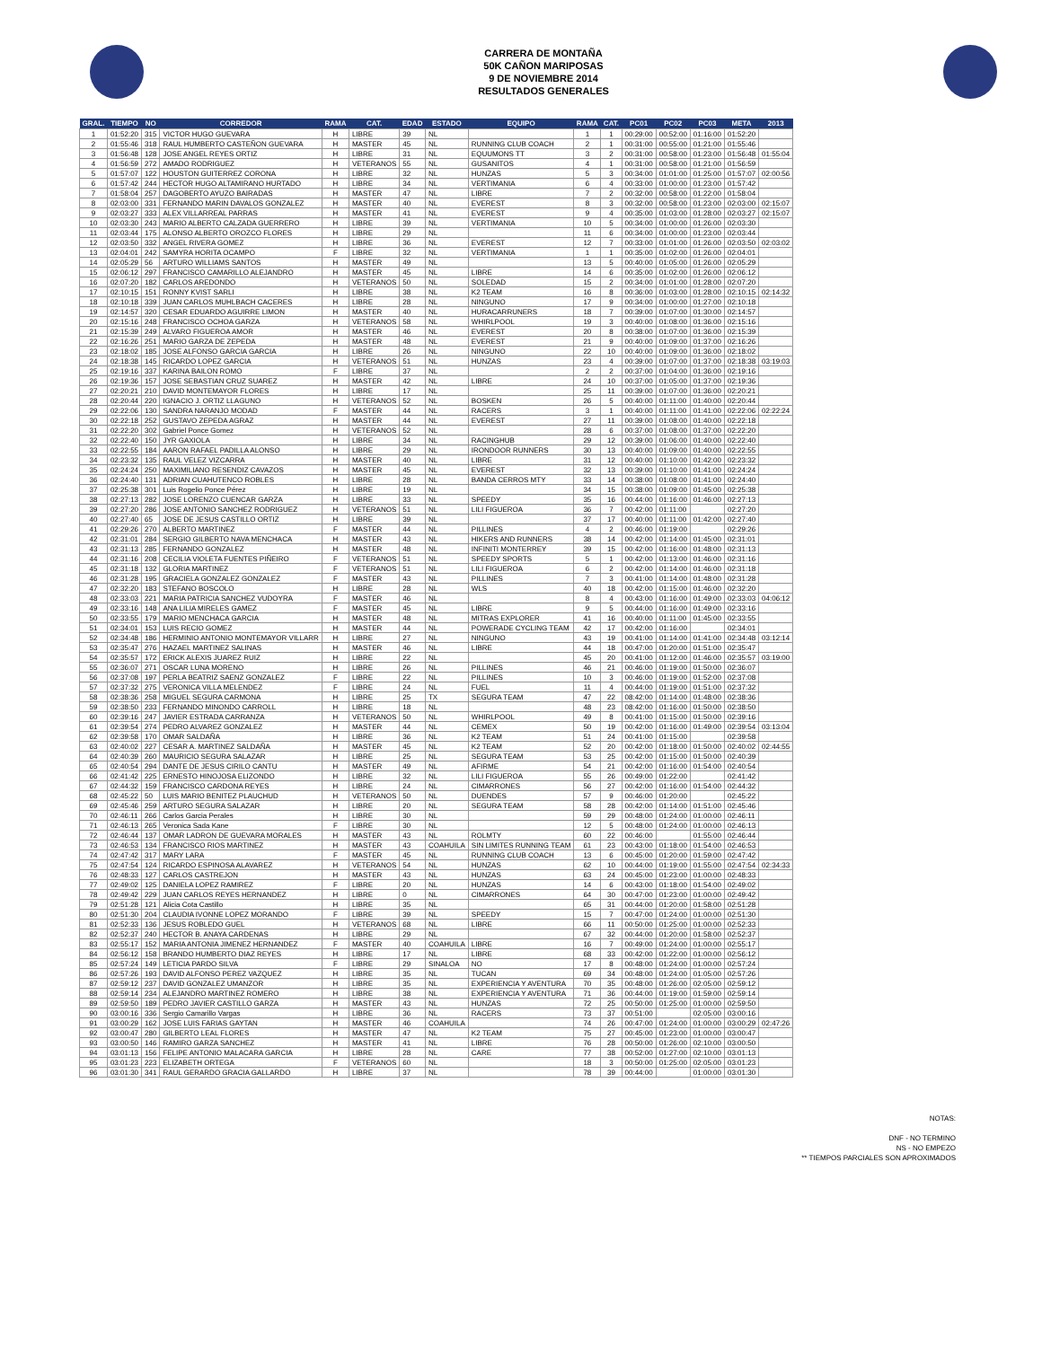CARRERA DE MONTAÑA
50K CAÑON MARIPOSAS
9 DE NOVIEMBRE 2014
RESULTADOS GENERALES
| GRAL. | TIEMPO | NO | CORREDOR | RAMA | CAT. | EDAD | ESTADO | EQUIPO | RAMA | CAT. | PC01 | PC02 | PC03 | META | 2013 |
| --- | --- | --- | --- | --- | --- | --- | --- | --- | --- | --- | --- | --- | --- | --- | --- |
| 1 | 01:52:20 | 315 | VICTOR HUGO GUEVARA | H | LIBRE | 39 | NL | | 1 | 1 | 00:29:00 | 00:52:00 | 01:16:00 | 01:52:20 | |
| 2 | 01:55:46 | 318 | RAUL HUMBERTO CASTEÑON GUEVARA | H | MASTER | 45 | NL | RUNNING CLUB COACH | 2 | 1 | 00:31:00 | 00:55:00 | 01:21:00 | 01:55:46 | |
| 3 | 01:56:48 | 128 | JOSE ANGEL REYES ORTIZ | H | LIBRE | 31 | NL | EQUUMONS TT | 3 | 2 | 00:31:00 | 00:58:00 | 01:23:00 | 01:56:48 | 01:55:04 |
| 4 | 01:56:59 | 272 | AMADO RODRIGUEZ | H | VETERANOS | 55 | NL | GUSANITOS | 4 | 1 | 00:31:00 | 00:58:00 | 01:21:00 | 01:56:59 | |
| 5 | 01:57:07 | 122 | HOUSTON GUITERREZ CORONA | H | LIBRE | 32 | NL | HUNZAS | 5 | 3 | 00:34:00 | 01:01:00 | 01:25:00 | 01:57:07 | 02:00:56 |
| 6 | 01:57:42 | 244 | HECTOR HUGO ALTAMIRANO HURTADO | H | LIBRE | 34 | NL | VERTIMANIA | 6 | 4 | 00:33:00 | 01:00:00 | 01:23:00 | 01:57:42 | |
| 7 | 01:58:04 | 257 | DAGOBERTO AYUZO BAIRADAS | H | MASTER | 47 | NL | LIBRE | 7 | 2 | 00:32:00 | 00:58:00 | 01:22:00 | 01:58:04 | |
| 8 | 02:03:00 | 331 | FERNANDO MARIN DAVALOS GONZALEZ | H | MASTER | 40 | NL | EVEREST | 8 | 3 | 00:32:00 | 00:58:00 | 01:23:00 | 02:03:00 | 02:15:07 |
| 9 | 02:03:27 | 333 | ALEX VILLARREAL PARRAS | H | MASTER | 41 | NL | EVEREST | 9 | 4 | 00:35:00 | 01:03:00 | 01:28:00 | 02:03:27 | 02:15:07 |
| 10 | 02:03:30 | 243 | MARIO ALBERTO CALZADA GUERRERO | H | LIBRE | 39 | NL | VERTIMANIA | 10 | 5 | 00:34:00 | 01:00:00 | 01:26:00 | 02:03:30 | |
| 11 | 02:03:44 | 175 | ALONSO ALBERTO OROZCO FLORES | H | LIBRE | 29 | NL | | 11 | 6 | 00:34:00 | 01:00:00 | 01:23:00 | 02:03:44 | |
| 12 | 02:03:50 | 332 | ANGEL RIVERA GOMEZ | H | LIBRE | 36 | NL | EVEREST | 12 | 7 | 00:33:00 | 01:01:00 | 01:26:00 | 02:03:50 | 02:03:02 |
| 13 | 02:04:01 | 242 | SAMYRA HORITA OCAMPO | F | LIBRE | 32 | NL | VERTIMANIA | 1 | 1 | 00:35:00 | 01:02:00 | 01:26:00 | 02:04:01 | |
| 14 | 02:05:29 | 56 | ARTURO WILLIAMS SANTOS | H | MASTER | 49 | NL | | 13 | 5 | 00:40:00 | 01:05:00 | 01:26:00 | 02:05:29 | |
| 15 | 02:06:12 | 297 | FRANCISCO CAMARILLO ALEJANDRO | H | MASTER | 45 | NL | LIBRE | 14 | 6 | 00:35:00 | 01:02:00 | 01:26:00 | 02:06:12 | |
| 16 | 02:07:20 | 182 | CARLOS AREDONDO | H | VETERANOS | 50 | NL | SOLEDAD | 15 | 2 | 00:34:00 | 01:01:00 | 01:28:00 | 02:07:20 | |
| 17 | 02:10:15 | 151 | RONNY KVIST SARLI | H | LIBRE | 38 | NL | K2 TEAM | 16 | 8 | 00:36:00 | 01:03:00 | 01:28:00 | 02:10:15 | 02:14:32 |
| 18 | 02:10:18 | 339 | JUAN CARLOS MUHLBACH CACERES | H | LIBRE | 28 | NL | NINGUNO | 17 | 9 | 00:34:00 | 01:00:00 | 01:27:00 | 02:10:18 | |
| 19 | 02:14:57 | 320 | CESAR EDUARDO AGUIRRE LIMON | H | MASTER | 40 | NL | HURACARRUNERS | 18 | 7 | 00:39:00 | 01:07:00 | 01:30:00 | 02:14:57 | |
| 20 | 02:15:16 | 248 | FRANCISCO OCHOA GARZA | H | VETERANOS | 58 | NL | WHIRLPOOL | 19 | 3 | 00:40:00 | 01:08:00 | 01:36:00 | 02:15:16 | |
| 21 | 02:15:39 | 249 | ALVARO FIGUEROA AMOR | H | MASTER | 46 | NL | EVEREST | 20 | 8 | 00:38:00 | 01:07:00 | 01:36:00 | 02:15:39 | |
| 22 | 02:16:26 | 251 | MARIO GARZA DE ZEPEDA | H | MASTER | 48 | NL | EVEREST | 21 | 9 | 00:40:00 | 01:09:00 | 01:37:00 | 02:16:26 | |
| 23 | 02:18:02 | 185 | JOSE ALFONSO GARCIA GARCIA | H | LIBRE | 26 | NL | NINGUNO | 22 | 10 | 00:40:00 | 01:09:00 | 01:36:00 | 02:18:02 | |
| 24 | 02:18:38 | 145 | RICARDO LOPEZ GARCIA | H | VETERANOS | 51 | NL | HUNZAS | 23 | 4 | 00:39:00 | 01:07:00 | 01:37:00 | 02:18:38 | 03:19:03 |
| 25 | 02:19:16 | 337 | KARINA BAILON ROMO | F | LIBRE | 37 | NL | | 2 | 2 | 00:37:00 | 01:04:00 | 01:36:00 | 02:19:16 | |
| 26 | 02:19:36 | 157 | JOSE SEBASTIAN CRUZ SUAREZ | H | MASTER | 42 | NL | LIBRE | 24 | 10 | 00:37:00 | 01:05:00 | 01:37:00 | 02:19:36 | |
| 27 | 02:20:21 | 210 | DAVID MONTEMAYOR FLORES | H | LIBRE | 17 | NL | | 25 | 11 | 00:39:00 | 01:07:00 | 01:36:00 | 02:20:21 | |
| 28 | 02:20:44 | 220 | IGNACIO J. ORTIZ LLAGUNO | H | VETERANOS | 52 | NL | BOSKEN | 26 | 5 | 00:40:00 | 01:11:00 | 01:40:00 | 02:20:44 | |
| 29 | 02:22:06 | 130 | SANDRA NARANJO MODAD | F | MASTER | 44 | NL | RACERS | 3 | 1 | 00:40:00 | 01:11:00 | 01:41:00 | 02:22:06 | 02:22:24 |
| 30 | 02:22:18 | 252 | GUSTAVO ZEPEDA AGRAZ | H | MASTER | 44 | NL | EVEREST | 27 | 11 | 00:39:00 | 01:08:00 | 01:40:00 | 02:22:18 | |
| 31 | 02:22:20 | 302 | Gabriel Ponce Gomez | H | VETERANOS | 52 | NL | | 28 | 6 | 00:37:00 | 01:08:00 | 01:37:00 | 02:22:20 | |
| 32 | 02:22:40 | 150 | JYR GAXIOLA | H | LIBRE | 34 | NL | RACINGHUB | 29 | 12 | 00:39:00 | 01:06:00 | 01:40:00 | 02:22:40 | |
| 33 | 02:22:55 | 184 | AARON RAFAEL PADILLA ALONSO | H | LIBRE | 29 | NL | IRONDOOR RUNNERS | 30 | 13 | 00:40:00 | 01:09:00 | 01:40:00 | 02:22:55 | |
| 34 | 02:23:32 | 135 | RAUL VELEZ VIZCARRA | H | MASTER | 40 | NL | LIBRE | 31 | 12 | 00:40:00 | 01:10:00 | 01:42:00 | 02:23:32 | |
| 35 | 02:24:24 | 250 | MAXIMILIANO RESENDIZ CAVAZOS | H | MASTER | 45 | NL | EVEREST | 32 | 13 | 00:39:00 | 01:10:00 | 01:41:00 | 02:24:24 | |
| 36 | 02:24:40 | 131 | ADRIAN CUAHUTENCO ROBLES | H | LIBRE | 28 | NL | BANDA CERROS MTY | 33 | 14 | 00:38:00 | 01:08:00 | 01:41:00 | 02:24:40 | |
| 37 | 02:25:38 | 301 | Luis Rogelio Ponce Pérez | H | LIBRE | 19 | NL | | 34 | 15 | 00:38:00 | 01:09:00 | 01:45:00 | 02:25:38 | |
| 38 | 02:27:13 | 282 | JOSE LORENZO CUENCAR GARZA | H | LIBRE | 33 | NL | SPEEDY | 35 | 16 | 00:44:00 | 01:16:00 | 01:46:00 | 02:27:13 | |
| 39 | 02:27:20 | 286 | JOSE ANTONIO SANCHEZ RODRIGUEZ | H | VETERANOS | 51 | NL | LILI FIGUEROA | 36 | 7 | 00:42:00 | 01:11:00 | | 02:27:20 | |
| 40 | 02:27:40 | 65 | JOSE DE JESUS CASTILLO ORTIZ | H | LIBRE | 39 | NL | | 37 | 17 | 00:40:00 | 01:11:00 | 01:42:00 | 02:27:40 | |
| 41 | 02:29:26 | 270 | ALBERTO MARTINEZ | F | MASTER | 44 | NL | PILLINES | 4 | 2 | 00:46:00 | 01:19:00 | | 02:29:26 | |
| 42 | 02:31:01 | 284 | SERGIO GILBERTO NAVA MENCHACA | H | MASTER | 43 | NL | HIKERS AND RUNNERS | 38 | 14 | 00:42:00 | 01:14:00 | 01:45:00 | 02:31:01 | |
| 43 | 02:31:13 | 285 | FERNANDO GONZALEZ | H | MASTER | 48 | NL | INFINITI MONTERREY | 39 | 15 | 00:42:00 | 01:16:00 | 01:48:00 | 02:31:13 | |
| 44 | 02:31:16 | 208 | CECILIA VIOLETA FUENTES PIÑEIRO | F | VETERANOS | 51 | NL | SPEEDY SPORTS | 5 | 1 | 00:42:00 | 01:13:00 | 01:46:00 | 02:31:16 | |
| 45 | 02:31:18 | 132 | GLORIA MARTINEZ | F | VETERANOS | 51 | NL | LILI FIGUEROA | 6 | 2 | 00:42:00 | 01:14:00 | 01:46:00 | 02:31:18 | |
| 46 | 02:31:28 | 195 | GRACIELA GONZALEZ GONZALEZ | F | MASTER | 43 | NL | PILLINES | 7 | 3 | 00:41:00 | 01:14:00 | 01:48:00 | 02:31:28 | |
| 47 | 02:32:20 | 183 | STEFANO BOSCOLO | H | LIBRE | 28 | NL | WLS | 40 | 18 | 00:42:00 | 01:15:00 | 01:46:00 | 02:32:20 | |
| 48 | 02:33:03 | 221 | MARIA PATRICIA SANCHEZ VUDOYRA | F | MASTER | 46 | NL | | 8 | 4 | 00:43:00 | 01:16:00 | 01:49:00 | 02:33:03 | 04:06:12 |
| 49 | 02:33:16 | 148 | ANA LILIA MIRELES GAMEZ | F | MASTER | 45 | NL | LIBRE | 9 | 5 | 00:44:00 | 01:16:00 | 01:49:00 | 02:33:16 | |
| 50 | 02:33:55 | 179 | MARIO MENCHACA GARCIA | H | MASTER | 48 | NL | MITRAS EXPLORER | 41 | 16 | 00:40:00 | 01:11:00 | 01:45:00 | 02:33:55 | |
| 51 | 02:34:01 | 153 | LUIS RECIO GOMEZ | H | MASTER | 44 | NL | POWERADE CYCLING TEAM | 42 | 17 | 00:42:00 | 01:16:00 | | 02:34:01 | |
| 52 | 02:34:48 | 186 | HERMINIO ANTONIO MONTEMAYOR VILLARR | H | LIBRE | 27 | NL | NINGUNO | 43 | 19 | 00:41:00 | 01:14:00 | 01:41:00 | 02:34:48 | 03:12:14 |
| 53 | 02:35:47 | 276 | HAZAEL MARTINEZ SALINAS | H | MASTER | 46 | NL | LIBRE | 44 | 18 | 00:47:00 | 01:20:00 | 01:51:00 | 02:35:47 | |
| 54 | 02:35:57 | 172 | ERICK ALEXIS JUAREZ RUIZ | H | LIBRE | 22 | NL | | 45 | 20 | 00:41:00 | 01:12:00 | 01:46:00 | 02:35:57 | 03:19:00 |
| 55 | 02:36:07 | 271 | OSCAR LUNA MORENO | H | LIBRE | 26 | NL | PILLINES | 46 | 21 | 00:46:00 | 01:19:00 | 01:50:00 | 02:36:07 | |
| 56 | 02:37:08 | 197 | PERLA BEATRIZ SAENZ GONZALEZ | F | LIBRE | 22 | NL | PILLINES | 10 | 3 | 00:46:00 | 01:19:00 | 01:52:00 | 02:37:08 | |
| 57 | 02:37:32 | 275 | VERONICA VILLA MELENDEZ | F | LIBRE | 24 | NL | FUEL | 11 | 4 | 00:44:00 | 01:19:00 | 01:51:00 | 02:37:32 | |
| 58 | 02:38:36 | 258 | MIGUEL SEGURA CARMONA | H | LIBRE | 25 | TX | SEGURA TEAM | 47 | 22 | 08:42:00 | 01:14:00 | 01:48:00 | 02:38:36 | |
| 59 | 02:38:50 | 233 | FERNANDO MINONDO CARROLL | H | LIBRE | 18 | NL | | 48 | 23 | 08:42:00 | 01:16:00 | 01:50:00 | 02:38:50 | |
| 60 | 02:39:16 | 247 | JAVIER ESTRADA CARRANZA | H | VETERANOS | 50 | NL | WHIRLPOOL | 49 | 8 | 00:41:00 | 01:15:00 | 01:50:00 | 02:39:16 | |
| 61 | 02:39:54 | 274 | PEDRO ALVAREZ GONZALEZ | H | MASTER | 44 | NL | CEMEX | 50 | 19 | 00:42:00 | 01:16:00 | 01:49:00 | 02:39:54 | 03:13:04 |
| 62 | 02:39:58 | 170 | OMAR SALDAÑA | H | LIBRE | 36 | NL | K2 TEAM | 51 | 24 | 00:41:00 | 01:15:00 | | 02:39:58 | |
| 63 | 02:40:02 | 227 | CESAR A. MARTINEZ SALDAÑA | H | MASTER | 45 | NL | K2 TEAM | 52 | 20 | 00:42:00 | 01:18:00 | 01:50:00 | 02:40:02 | 02:44:55 |
| 64 | 02:40:39 | 260 | MAURICIO SEGURA SALAZAR | H | LIBRE | 25 | NL | SEGURA TEAM | 53 | 25 | 00:42:00 | 01:15:00 | 01:50:00 | 02:40:39 | |
| 65 | 02:40:54 | 294 | DANTE DE JESUS CIRILO CANTU | H | MASTER | 49 | NL | AFIRME | 54 | 21 | 00:42:00 | 01:16:00 | 01:54:00 | 02:40:54 | |
| 66 | 02:41:42 | 225 | ERNESTO HINOJOSA ELIZONDO | H | LIBRE | 32 | NL | LILI FIGUEROA | 55 | 26 | 00:49:00 | 01:22:00 | | 02:41:42 | |
| 67 | 02:44:32 | 159 | FRANCISCO CARDONA REYES | H | LIBRE | 24 | NL | CIMARRONES | 56 | 27 | 00:42:00 | 01:16:00 | 01:54:00 | 02:44:32 | |
| 68 | 02:45:22 | 50 | LUIS MARIO BENITEZ PLAUCHUD | H | VETERANOS | 50 | NL | DUENDES | 57 | 9 | 00:46:00 | 01:20:00 | | 02:45:22 | |
| 69 | 02:45:46 | 259 | ARTURO SEGURA SALAZAR | H | LIBRE | 20 | NL | SEGURA TEAM | 58 | 28 | 00:42:00 | 01:14:00 | 01:51:00 | 02:45:46 | |
| 70 | 02:46:11 | 266 | Carlos Garcia Perales | H | LIBRE | 30 | NL | | 59 | 29 | 00:48:00 | 01:24:00 | 01:00:00 | 02:46:11 | |
| 71 | 02:46:13 | 265 | Veronica Sada Kane | F | LIBRE | 30 | NL | | 12 | 5 | 00:48:00 | 01:24:00 | 01:00:00 | 02:46:13 | |
| 72 | 02:46:44 | 137 | OMAR LADRON DE GUEVARA MORALES | H | MASTER | 43 | NL | ROLMTY | 60 | 22 | 00:46:00 | | 01:55:00 | 02:46:44 | |
| 73 | 02:46:53 | 134 | FRANCISCO RIOS MARTINEZ | H | MASTER | 43 | COAHUILA | SIN LIMITES RUNNING TEAM | 61 | 23 | 00:43:00 | 01:18:00 | 01:54:00 | 02:46:53 | |
| 74 | 02:47:42 | 317 | MARY LARA | F | MASTER | 45 | NL | RUNNING CLUB COACH | 13 | 6 | 00:45:00 | 01:20:00 | 01:59:00 | 02:47:42 | |
| 75 | 02:47:54 | 124 | RICARDO ESPINOSA ALAVAREZ | H | VETERANOS | 54 | NL | HUNZAS | 62 | 10 | 00:44:00 | 01:19:00 | 01:55:00 | 02:47:54 | 02:34:33 |
| 76 | 02:48:33 | 127 | CARLOS CASTREJON | H | MASTER | 43 | NL | HUNZAS | 63 | 24 | 00:45:00 | 01:23:00 | 01:00:00 | 02:48:33 | |
| 77 | 02:49:02 | 125 | DANIELA LOPEZ RAMIREZ | F | LIBRE | 20 | NL | HUNZAS | 14 | 6 | 00:43:00 | 01:18:00 | 01:54:00 | 02:49:02 | |
| 78 | 02:49:42 | 229 | JUAN CARLOS REYES HERNANDEZ | H | LIBRE | 0 | NL | CIMARRONES | 64 | 30 | 00:47:00 | 01:23:00 | 01:00:00 | 02:49:42 | |
| 79 | 02:51:28 | 121 | Alicia Cota Castillo | H | LIBRE | 35 | NL | | 65 | 31 | 00:44:00 | 01:20:00 | 01:58:00 | 02:51:28 | |
| 80 | 02:51:30 | 204 | CLAUDIA IVONNE LOPEZ MORANDO | F | LIBRE | 39 | NL | SPEEDY | 15 | 7 | 00:47:00 | 01:24:00 | 01:00:00 | 02:51:30 | |
| 81 | 02:52:33 | 136 | JESUS ROBLEDO GUEL | H | VETERANOS | 68 | NL | LIBRE | 66 | 11 | 00:50:00 | 01:25:00 | 01:00:00 | 02:52:33 | |
| 82 | 02:52:37 | 240 | HECTOR B. ANAYA CARDENAS | H | LIBRE | 29 | NL | | 67 | 32 | 00:44:00 | 01:20:00 | 01:58:00 | 02:52:37 | |
| 83 | 02:55:17 | 152 | MARIA ANTONIA JIMENEZ HERNANDEZ | F | MASTER | 40 | COAHUILA | LIBRE | 16 | 7 | 00:49:00 | 01:24:00 | 01:00:00 | 02:55:17 | |
| 84 | 02:56:12 | 158 | BRANDO HUMBERTO DIAZ REYES | H | LIBRE | 17 | NL | LIBRE | 68 | 33 | 00:42:00 | 01:22:00 | 01:00:00 | 02:56:12 | |
| 85 | 02:57:24 | 149 | LETICIA PARDO SILVA | F | LIBRE | 29 | SINALOA | NO | 17 | 8 | 00:48:00 | 01:24:00 | 01:00:00 | 02:57:24 | |
| 86 | 02:57:26 | 193 | DAVID ALFONSO PEREZ VAZQUEZ | H | LIBRE | 35 | NL | TUCAN | 69 | 34 | 00:48:00 | 01:24:00 | 01:05:00 | 02:57:26 | |
| 87 | 02:59:12 | 237 | DAVID GONZALEZ UMANZOR | H | LIBRE | 35 | NL | EXPERIENCIA Y AVENTURA | 70 | 35 | 00:48:00 | 01:26:00 | 02:05:00 | 02:59:12 | |
| 88 | 02:59:14 | 234 | ALEJANDRO MARTINEZ ROMERO | H | LIBRE | 38 | NL | EXPERIENCIA Y AVENTURA | 71 | 36 | 00:44:00 | 01:19:00 | 01:59:00 | 02:59:14 | |
| 89 | 02:59:50 | 189 | PEDRO JAVIER CASTILLO GARZA | H | MASTER | 43 | NL | HUNZAS | 72 | 25 | 00:50:00 | 01:25:00 | 01:00:00 | 02:59:50 | |
| 90 | 03:00:16 | 336 | Sergio Camarillo Vargas | H | LIBRE | 36 | NL | RACERS | 73 | 37 | 00:51:00 | | 02:05:00 | 03:00:16 | |
| 91 | 03:00:29 | 162 | JOSE LUIS FARIAS GAYTAN | H | MASTER | 46 | COAHUILA | | 74 | 26 | 00:47:00 | 01:24:00 | 01:00:00 | 03:00:29 | 02:47:26 |
| 92 | 03:00:47 | 280 | GILBERTO LEAL FLORES | H | MASTER | 47 | NL | K2 TEAM | 75 | 27 | 00:45:00 | 01:23:00 | 01:00:00 | 03:00:47 | |
| 93 | 03:00:50 | 146 | RAMIRO GARZA SANCHEZ | H | MASTER | 41 | NL | LIBRE | 76 | 28 | 00:50:00 | 01:26:00 | 02:10:00 | 03:00:50 | |
| 94 | 03:01:13 | 156 | FELIPE ANTONIO MALACARA GARCIA | H | LIBRE | 28 | NL | CARE | 77 | 38 | 00:52:00 | 01:27:00 | 02:10:00 | 03:01:13 | |
| 95 | 03:01:23 | 223 | ELIZABETH ORTEGA | F | VETERANOS | 60 | NL | | 18 | 3 | 00:50:00 | 01:25:00 | 02:05:00 | 03:01:23 | |
| 96 | 03:01:30 | 341 | RAUL GERARDO GRACIA GALLARDO | H | LIBRE | 37 | NL | | 78 | 39 | 00:44:00 | | 01:00:00 | 03:01:30 | |
NOTAS:
DNF - NO TERMINO
NS - NO EMPEZO
** TIEMPOS PARCIALES SON APROXIMADOS